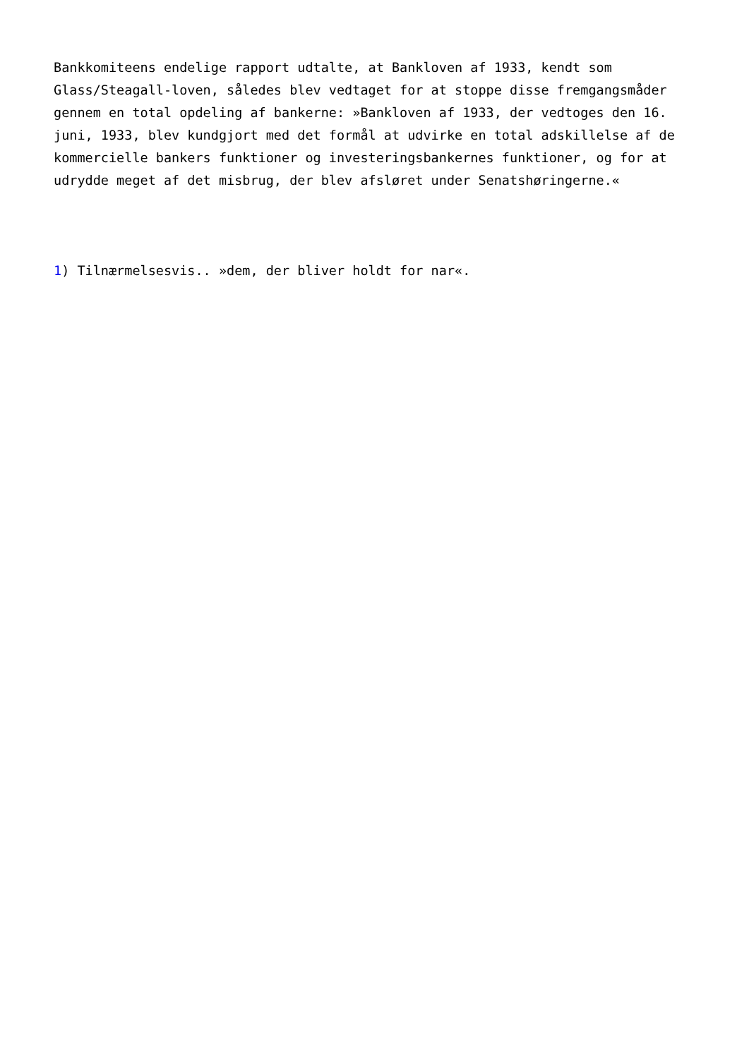Bankkomiteens endelige rapport udtalte, at Bankloven af 1933, kendt som Glass/Steagall-loven, således blev vedtaget for at stoppe disse fremgangsmåder gennem en total opdeling af bankerne: »Bankloven af 1933, der vedtoges den 16. juni, 1933, blev kundgjort med det formål at udvirke en total adskillelse af de kommercielle bankers funktioner og investeringsbankernes funktioner, og for at udrydde meget af det misbrug, der blev afsløret under Senatshøringerne.«
1) Tilnærmelsesvis.. »dem, der bliver holdt for nar«.